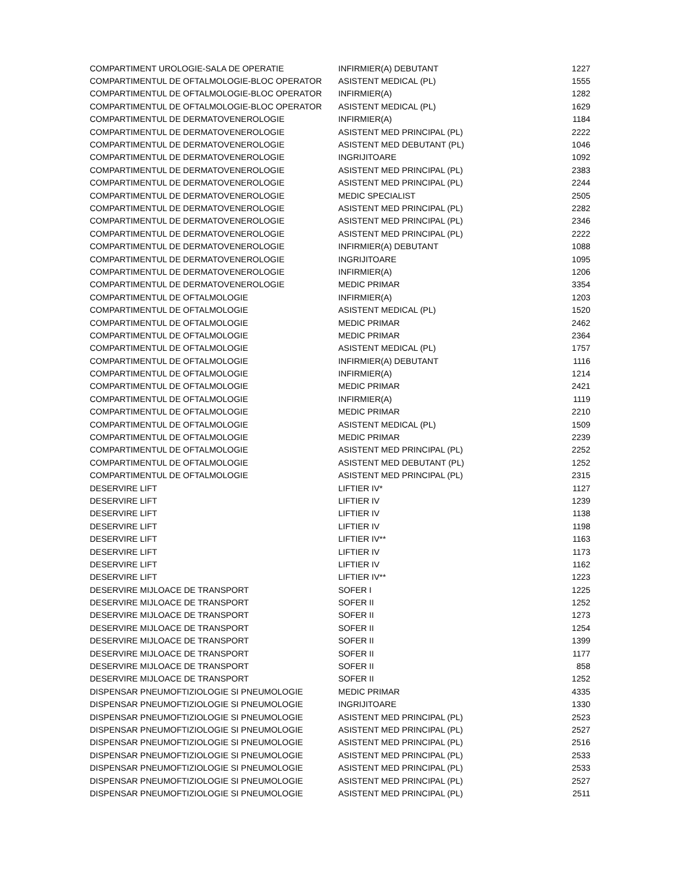| COMPARTIMENT UROLOGIE-SALA DE OPERATIE | INFIRMIER(A) DEBUTANT | 1227 |
| COMPARTIMENTUL DE OFTALMOLOGIE-BLOC OPERATOR | ASISTENT MEDICAL (PL) | 1555 |
| COMPARTIMENTUL DE OFTALMOLOGIE-BLOC OPERATOR | INFIRMIER(A) | 1282 |
| COMPARTIMENTUL DE OFTALMOLOGIE-BLOC OPERATOR | ASISTENT MEDICAL (PL) | 1629 |
| COMPARTIMENTUL DE DERMATOVENEROLOGIE | INFIRMIER(A) | 1184 |
| COMPARTIMENTUL DE DERMATOVENEROLOGIE | ASISTENT MED PRINCIPAL (PL) | 2222 |
| COMPARTIMENTUL DE DERMATOVENEROLOGIE | ASISTENT MED DEBUTANT (PL) | 1046 |
| COMPARTIMENTUL DE DERMATOVENEROLOGIE | INGRIJITOARE | 1092 |
| COMPARTIMENTUL DE DERMATOVENEROLOGIE | ASISTENT MED PRINCIPAL (PL) | 2383 |
| COMPARTIMENTUL DE DERMATOVENEROLOGIE | ASISTENT MED PRINCIPAL (PL) | 2244 |
| COMPARTIMENTUL DE DERMATOVENEROLOGIE | MEDIC SPECIALIST | 2505 |
| COMPARTIMENTUL DE DERMATOVENEROLOGIE | ASISTENT MED PRINCIPAL (PL) | 2282 |
| COMPARTIMENTUL DE DERMATOVENEROLOGIE | ASISTENT MED PRINCIPAL (PL) | 2346 |
| COMPARTIMENTUL DE DERMATOVENEROLOGIE | ASISTENT MED PRINCIPAL (PL) | 2222 |
| COMPARTIMENTUL DE DERMATOVENEROLOGIE | INFIRMIER(A) DEBUTANT | 1088 |
| COMPARTIMENTUL DE DERMATOVENEROLOGIE | INGRIJITOARE | 1095 |
| COMPARTIMENTUL DE DERMATOVENEROLOGIE | INFIRMIER(A) | 1206 |
| COMPARTIMENTUL DE DERMATOVENEROLOGIE | MEDIC PRIMAR | 3354 |
| COMPARTIMENTUL DE OFTALMOLOGIE | INFIRMIER(A) | 1203 |
| COMPARTIMENTUL DE OFTALMOLOGIE | ASISTENT MEDICAL (PL) | 1520 |
| COMPARTIMENTUL DE OFTALMOLOGIE | MEDIC PRIMAR | 2462 |
| COMPARTIMENTUL DE OFTALMOLOGIE | MEDIC PRIMAR | 2364 |
| COMPARTIMENTUL DE OFTALMOLOGIE | ASISTENT MEDICAL (PL) | 1757 |
| COMPARTIMENTUL DE OFTALMOLOGIE | INFIRMIER(A) DEBUTANT | 1116 |
| COMPARTIMENTUL DE OFTALMOLOGIE | INFIRMIER(A) | 1214 |
| COMPARTIMENTUL DE OFTALMOLOGIE | MEDIC PRIMAR | 2421 |
| COMPARTIMENTUL DE OFTALMOLOGIE | INFIRMIER(A) | 1119 |
| COMPARTIMENTUL DE OFTALMOLOGIE | MEDIC PRIMAR | 2210 |
| COMPARTIMENTUL DE OFTALMOLOGIE | ASISTENT MEDICAL (PL) | 1509 |
| COMPARTIMENTUL DE OFTALMOLOGIE | MEDIC PRIMAR | 2239 |
| COMPARTIMENTUL DE OFTALMOLOGIE | ASISTENT MED PRINCIPAL (PL) | 2252 |
| COMPARTIMENTUL DE OFTALMOLOGIE | ASISTENT MED DEBUTANT (PL) | 1252 |
| COMPARTIMENTUL DE OFTALMOLOGIE | ASISTENT MED PRINCIPAL (PL) | 2315 |
| DESERVIRE LIFT | LIFTIER IV* | 1127 |
| DESERVIRE LIFT | LIFTIER IV | 1239 |
| DESERVIRE LIFT | LIFTIER IV | 1138 |
| DESERVIRE LIFT | LIFTIER IV | 1198 |
| DESERVIRE LIFT | LIFTIER IV** | 1163 |
| DESERVIRE LIFT | LIFTIER IV | 1173 |
| DESERVIRE LIFT | LIFTIER IV | 1162 |
| DESERVIRE LIFT | LIFTIER IV** | 1223 |
| DESERVIRE MIJLOACE DE TRANSPORT | SOFER I | 1225 |
| DESERVIRE MIJLOACE DE TRANSPORT | SOFER II | 1252 |
| DESERVIRE MIJLOACE DE TRANSPORT | SOFER II | 1273 |
| DESERVIRE MIJLOACE DE TRANSPORT | SOFER II | 1254 |
| DESERVIRE MIJLOACE DE TRANSPORT | SOFER II | 1399 |
| DESERVIRE MIJLOACE DE TRANSPORT | SOFER II | 1177 |
| DESERVIRE MIJLOACE DE TRANSPORT | SOFER II | 858 |
| DESERVIRE MIJLOACE DE TRANSPORT | SOFER II | 1252 |
| DISPENSAR PNEUMOFTIZIOLOGIE SI PNEUMOLOGIE | MEDIC PRIMAR | 4335 |
| DISPENSAR PNEUMOFTIZIOLOGIE SI PNEUMOLOGIE | INGRIJITOARE | 1330 |
| DISPENSAR PNEUMOFTIZIOLOGIE SI PNEUMOLOGIE | ASISTENT MED PRINCIPAL (PL) | 2523 |
| DISPENSAR PNEUMOFTIZIOLOGIE SI PNEUMOLOGIE | ASISTENT MED PRINCIPAL (PL) | 2527 |
| DISPENSAR PNEUMOFTIZIOLOGIE SI PNEUMOLOGIE | ASISTENT MED PRINCIPAL (PL) | 2516 |
| DISPENSAR PNEUMOFTIZIOLOGIE SI PNEUMOLOGIE | ASISTENT MED PRINCIPAL (PL) | 2533 |
| DISPENSAR PNEUMOFTIZIOLOGIE SI PNEUMOLOGIE | ASISTENT MED PRINCIPAL (PL) | 2533 |
| DISPENSAR PNEUMOFTIZIOLOGIE SI PNEUMOLOGIE | ASISTENT MED PRINCIPAL (PL) | 2527 |
| DISPENSAR PNEUMOFTIZIOLOGIE SI PNEUMOLOGIE | ASISTENT MED PRINCIPAL (PL) | 2511 |